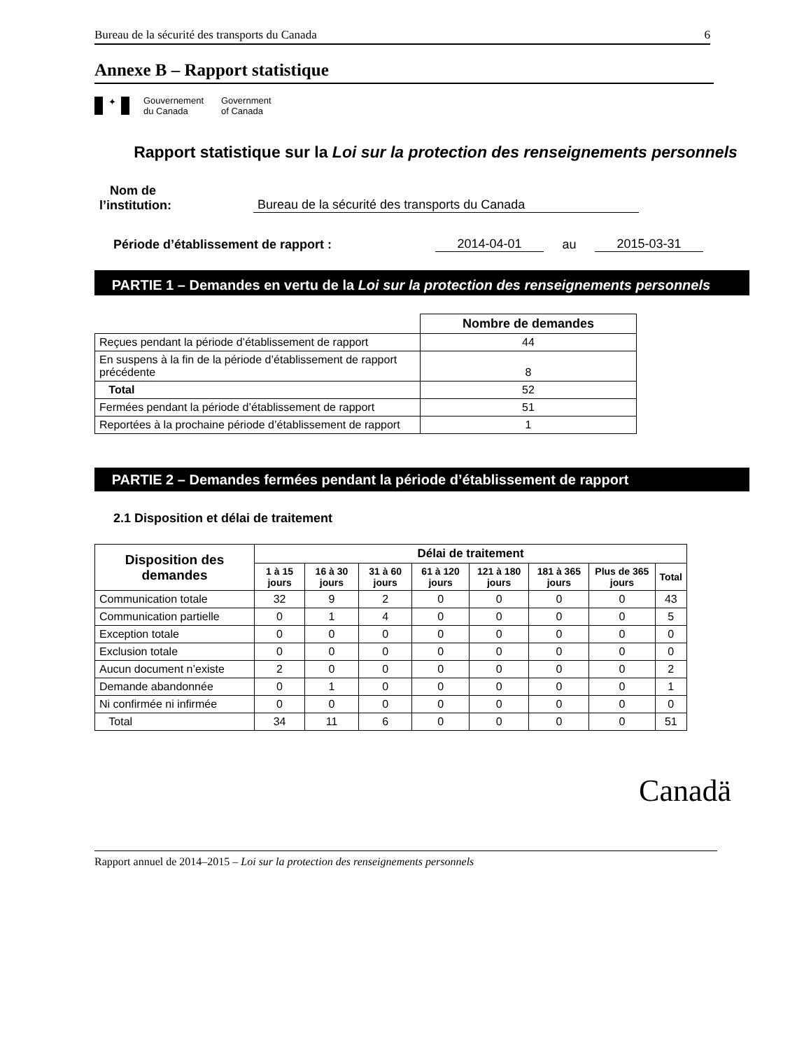Bureau de la sécurité des transports du Canada 6
Annexe B – Rapport statistique
✦
Gouvernement
du Canada
Government
of Canada
Rapport statistique sur la Loi sur la protection des renseignements personnels
Nom de
l’institution: Bureau de la sécurité des transports du Canada
Période d’établissement de rapport : 2014-04-01 au 2015-03-31
PARTIE 1 – Demandes en vertu de la Loi sur la protection des renseignements personnels
| | Nombre de demandes |
| --- | --- |
| Reçues pendant la période d’établissement de rapport | 44 |
| En suspens à la fin de la période d’établissement de rapport précédente | 8 |
| Total | 52 |
| Fermées pendant la période d’établissement de rapport | 51 |
| Reportées à la prochaine période d’établissement de rapport | 1 |
PARTIE 2 – Demandes fermées pendant la période d’établissement de rapport
2.1 Disposition et délai de traitement
| Disposition des demandes | Délai de traitement | | | | | | | |
| --- | --- | --- | --- | --- | --- | --- | --- | --- |
| | 1 à 15 jours | 16 à 30 jours | 31 à 60 jours | 61 à 120 jours | 121 à 180 jours | 181 à 365 jours | Plus de 365 jours | Total |
| Communication totale | 32 | 9 | 2 | 0 | 0 | 0 | 0 | 43 |
| Communication partielle | 0 | 1 | 4 | 0 | 0 | 0 | 0 | 5 |
| Exception totale | 0 | 0 | 0 | 0 | 0 | 0 | 0 | 0 |
| Exclusion totale | 0 | 0 | 0 | 0 | 0 | 0 | 0 | 0 |
| Aucun document n’existe | 2 | 0 | 0 | 0 | 0 | 0 | 0 | 2 |
| Demande abandonnée | 0 | 1 | 0 | 0 | 0 | 0 | 0 | 1 |
| Ni confirmée ni infirmée | 0 | 0 | 0 | 0 | 0 | 0 | 0 | 0 |
| Total | 34 | 11 | 6 | 0 | 0 | 0 | 0 | 51 |
Canadä
Rapport annuel de 2014–2015 – Loi sur la protection des renseignements personnels